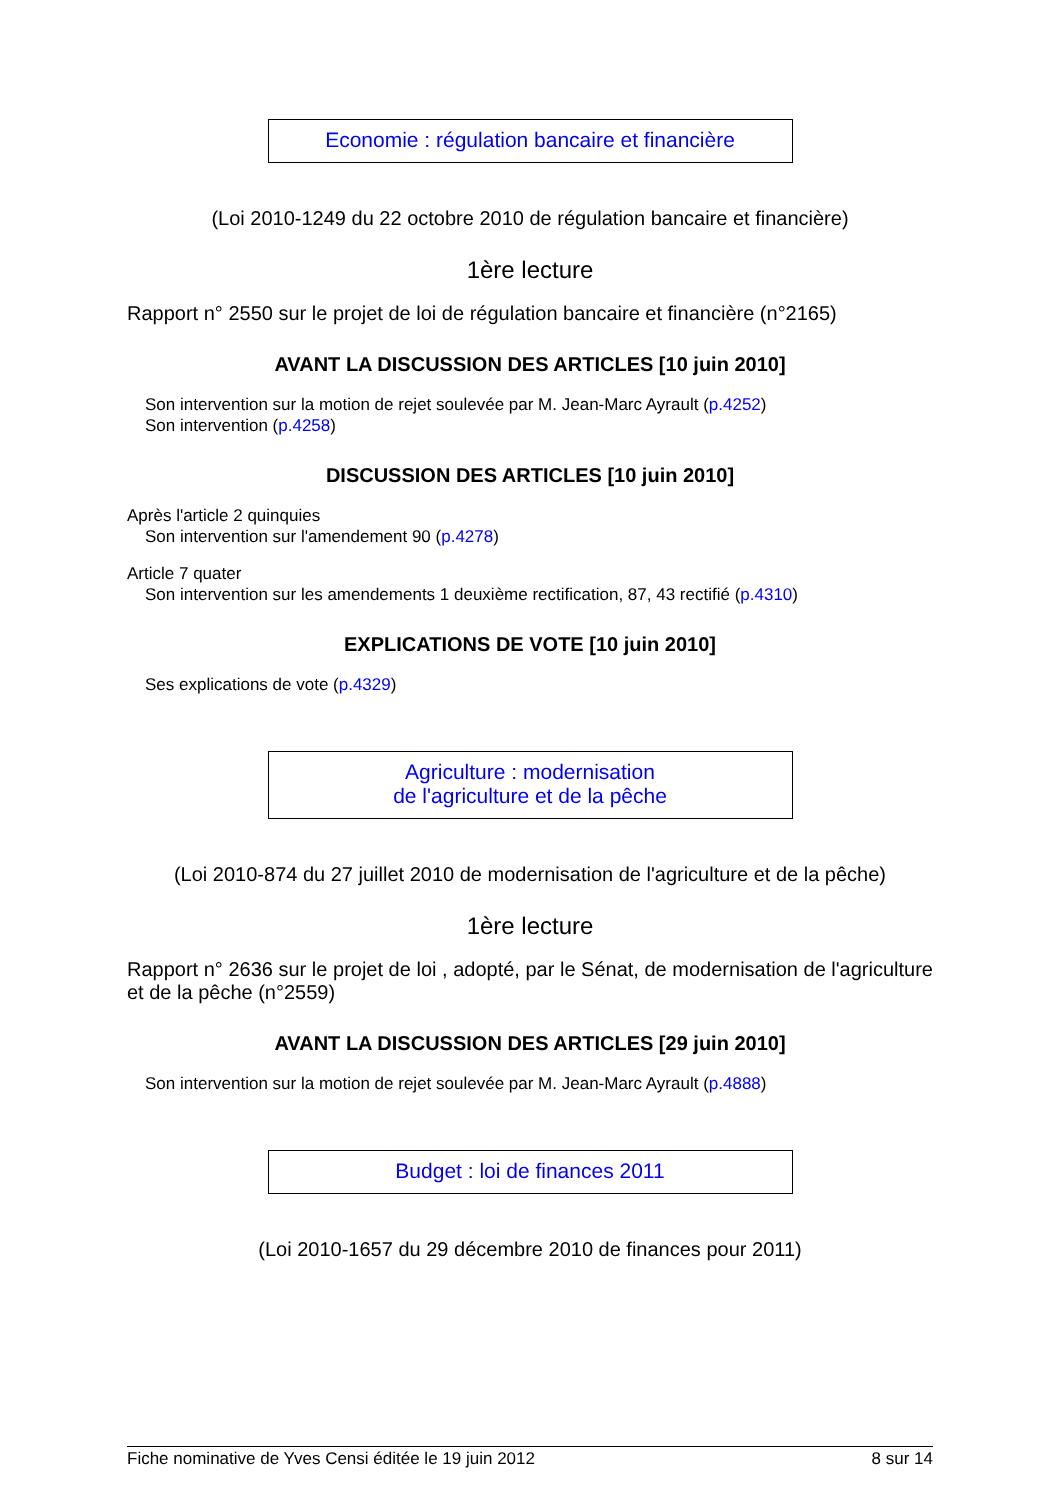Economie : régulation bancaire et financière
(Loi 2010-1249 du 22 octobre 2010 de régulation bancaire et financière)
1ère lecture
Rapport n° 2550 sur le projet de loi de régulation bancaire et financière (n°2165)
AVANT LA DISCUSSION DES ARTICLES [10 juin 2010]
Son intervention sur la motion de rejet soulevée par M. Jean-Marc Ayrault (p.4252)
Son intervention (p.4258)
DISCUSSION DES ARTICLES [10 juin 2010]
Après l'article 2 quinquies
Son intervention sur l'amendement 90 (p.4278)
Article 7 quater
Son intervention sur les amendements 1 deuxième rectification, 87, 43 rectifié (p.4310)
EXPLICATIONS DE VOTE [10 juin 2010]
Ses explications de vote (p.4329)
Agriculture : modernisation
de l'agriculture et de la pêche
(Loi 2010-874 du 27 juillet 2010 de modernisation de l'agriculture et de la pêche)
1ère lecture
Rapport n° 2636 sur le projet de loi , adopté, par le Sénat, de modernisation de l'agriculture et de la pêche (n°2559)
AVANT LA DISCUSSION DES ARTICLES [29 juin 2010]
Son intervention sur la motion de rejet soulevée par M. Jean-Marc Ayrault (p.4888)
Budget : loi de finances 2011
(Loi 2010-1657 du 29 décembre 2010 de finances pour 2011)
Fiche nominative de Yves Censi éditée le 19 juin 2012 8 sur 14